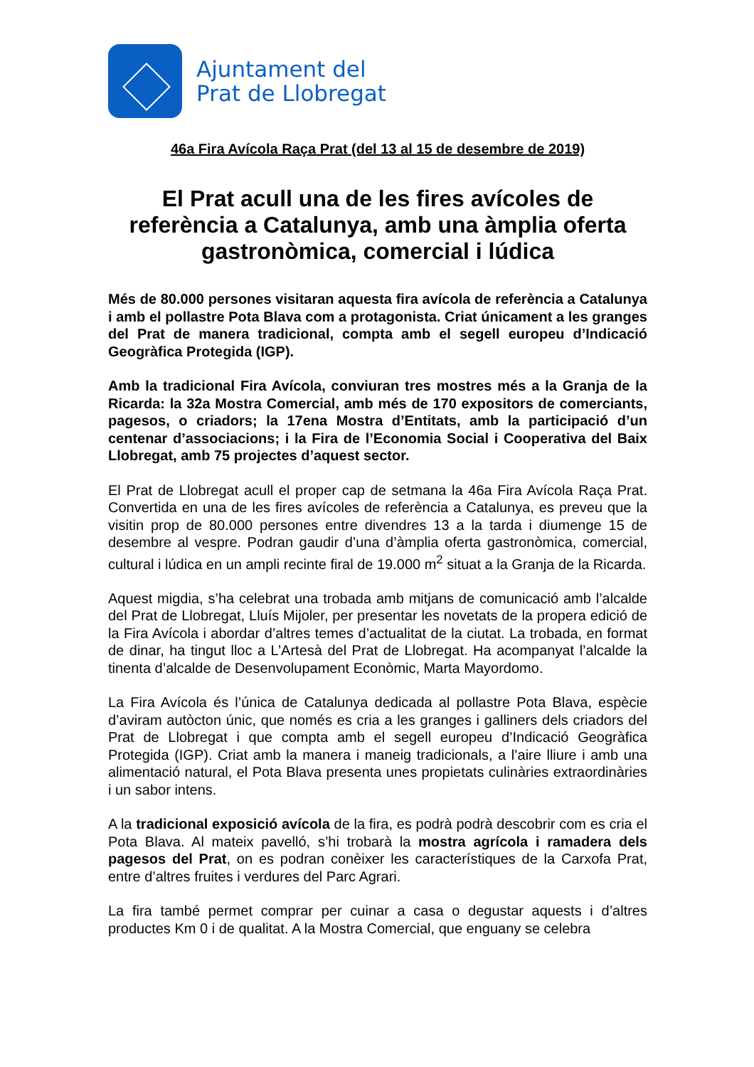Ajuntament del
Prat de Llobregat
46a Fira Avícola Raça Prat (del 13 al 15 de desembre de 2019)
El Prat acull una de les fires avícoles de referència a Catalunya, amb una àmplia oferta gastronòmica, comercial i lúdica
Més de 80.000 persones visitaran aquesta fira avícola de referència a Catalunya i amb el pollastre Pota Blava com a protagonista. Criat únicament a les granges del Prat de manera tradicional, compta amb el segell europeu d’Indicació Geogràfica Protegida (IGP).
Amb la tradicional Fira Avícola, conviuran tres mostres més a la Granja de la Ricarda: la 32a Mostra Comercial, amb més de 170 expositors de comerciants, pagesos, o criadors; la 17ena Mostra d’Entitats, amb la participació d’un centenar d’associacions; i la Fira de l’Economia Social i Cooperativa del Baix Llobregat, amb 75 projectes d’aquest sector.
El Prat de Llobregat acull el proper cap de setmana la 46a Fira Avícola Raça Prat. Convertida en una de les fires avícoles de referència a Catalunya, es preveu que la visitin prop de 80.000 persones entre divendres 13 a la tarda i diumenge 15 de desembre al vespre. Podran gaudir d’una d’àmplia oferta gastronòmica, comercial, cultural i lúdica en un ampli recinte firal de 19.000 m<sup>2</sup> situat a la Granja de la Ricarda.
Aquest migdia, s’ha celebrat una trobada amb mitjans de comunicació amb l’alcalde del Prat de Llobregat, Lluís Mijoler, per presentar les novetats de la propera edició de la Fira Avícola i abordar d’altres temes d’actualitat de la ciutat. La trobada, en format de dinar, ha tingut lloc a L’Artesà del Prat de Llobregat. Ha acompanyat l’alcalde la tinenta d’alcalde de Desenvolupament Econòmic, Marta Mayordomo.
La Fira Avícola és l’única de Catalunya dedicada al pollastre Pota Blava, espècie d’aviram autòcton únic, que només es cria a les granges i galliners dels criadors del Prat de Llobregat i que compta amb el segell europeu d’Indicació Geogràfica Protegida (IGP). Criat amb la manera i maneig tradicionals, a l’aire lliure i amb una alimentació natural, el Pota Blava presenta unes propietats culinàries extraordinàries i un sabor intens.
A la tradicional exposició avícola de la fira, es podrà podrà descobrir com es cria el Pota Blava. Al mateix pavelló, s’hi trobarà la mostra agrícola i ramadera dels pagesos del Prat, on es podran conèixer les característiques de la Carxofa Prat, entre d’altres fruites i verdures del Parc Agrari.
La fira també permet comprar per cuinar a casa o degustar aquests i d’altres productes Km 0 i de qualitat. A la Mostra Comercial, que enguany se celebra